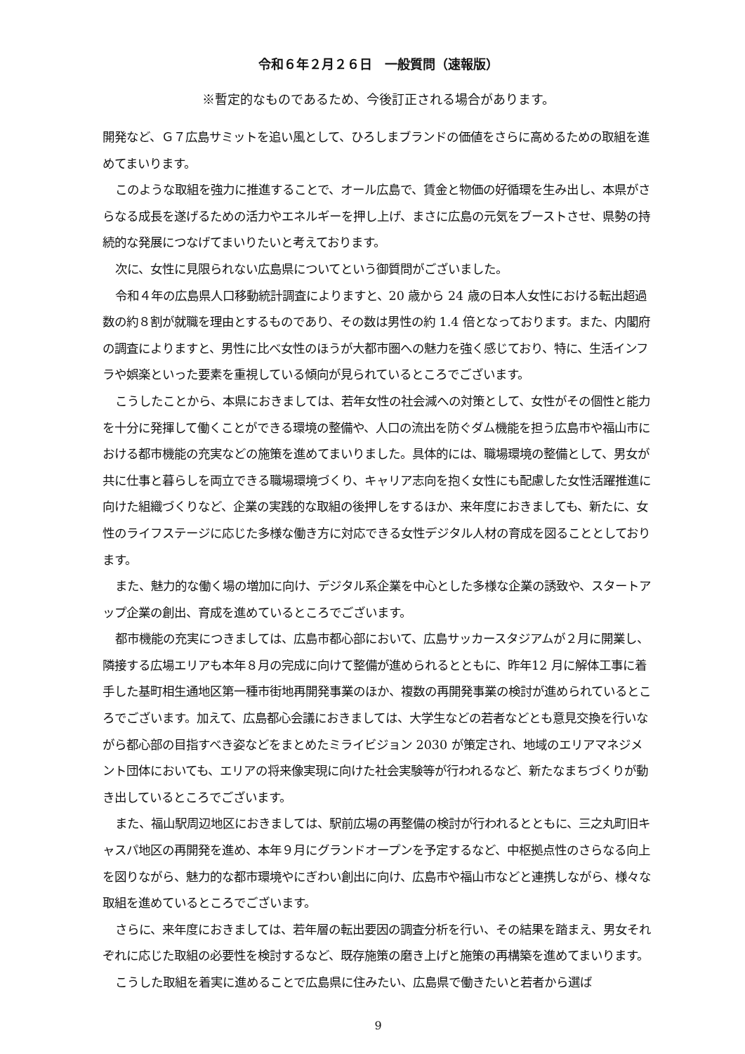令和６年２月２６日　一般質問（速報版）
※暫定的なものであるため、今後訂正される場合があります。
開発など、Ｇ７広島サミットを追い風として、ひろしまブランドの価値をさらに高めるための取組を進めてまいります。
このような取組を強力に推進することで、オール広島で、賃金と物価の好循環を生み出し、本県がさらなる成長を遂げるための活力やエネルギーを押し上げ、まさに広島の元気をブーストさせ、県勢の持続的な発展につなげてまいりたいと考えております。
次に、女性に見限られない広島県についてという御質問がございました。
令和４年の広島県人口移動統計調査によりますと、20 歳から 24 歳の日本人女性における転出超過数の約８割が就職を理由とするものであり、その数は男性の約 1.4 倍となっております。また、内閣府の調査によりますと、男性に比べ女性のほうが大都市圏への魅力を強く感じており、特に、生活インフラや娯楽といった要素を重視している傾向が見られているところでございます。
こうしたことから、本県におきましては、若年女性の社会減への対策として、女性がその個性と能力を十分に発揮して働くことができる環境の整備や、人口の流出を防ぐダム機能を担う広島市や福山市における都市機能の充実などの施策を進めてまいりました。具体的には、職場環境の整備として、男女が共に仕事と暮らしを両立できる職場環境づくり、キャリア志向を抱く女性にも配慮した女性活躍推進に向けた組織づくりなど、企業の実践的な取組の後押しをするほか、来年度におきましても、新たに、女性のライフステージに応じた多様な働き方に対応できる女性デジタル人材の育成を図ることとしております。
また、魅力的な働く場の増加に向け、デジタル系企業を中心とした多様な企業の誘致や、スタートアップ企業の創出、育成を進めているところでございます。
都市機能の充実につきましては、広島市都心部において、広島サッカースタジアムが２月に開業し、隣接する広場エリアも本年８月の完成に向けて整備が進められるとともに、昨年12 月に解体工事に着手した基町相生通地区第一種市街地再開発事業のほか、複数の再開発事業の検討が進められているところでございます。加えて、広島都心会議におきましては、大学生などの若者などとも意見交換を行いながら都心部の目指すべき姿などをまとめたミライビジョン 2030 が策定され、地域のエリアマネジメント団体においても、エリアの将来像実現に向けた社会実験等が行われるなど、新たなまちづくりが動き出しているところでございます。
また、福山駅周辺地区におきましては、駅前広場の再整備の検討が行われるとともに、三之丸町旧キャスパ地区の再開発を進め、本年９月にグランドオープンを予定するなど、中枢拠点性のさらなる向上を図りながら、魅力的な都市環境やにぎわい創出に向け、広島市や福山市などと連携しながら、様々な取組を進めているところでございます。
さらに、来年度におきましては、若年層の転出要因の調査分析を行い、その結果を踏まえ、男女それぞれに応じた取組の必要性を検討するなど、既存施策の磨き上げと施策の再構築を進めてまいります。
こうした取組を着実に進めることで広島県に住みたい、広島県で働きたいと若者から選ば
9